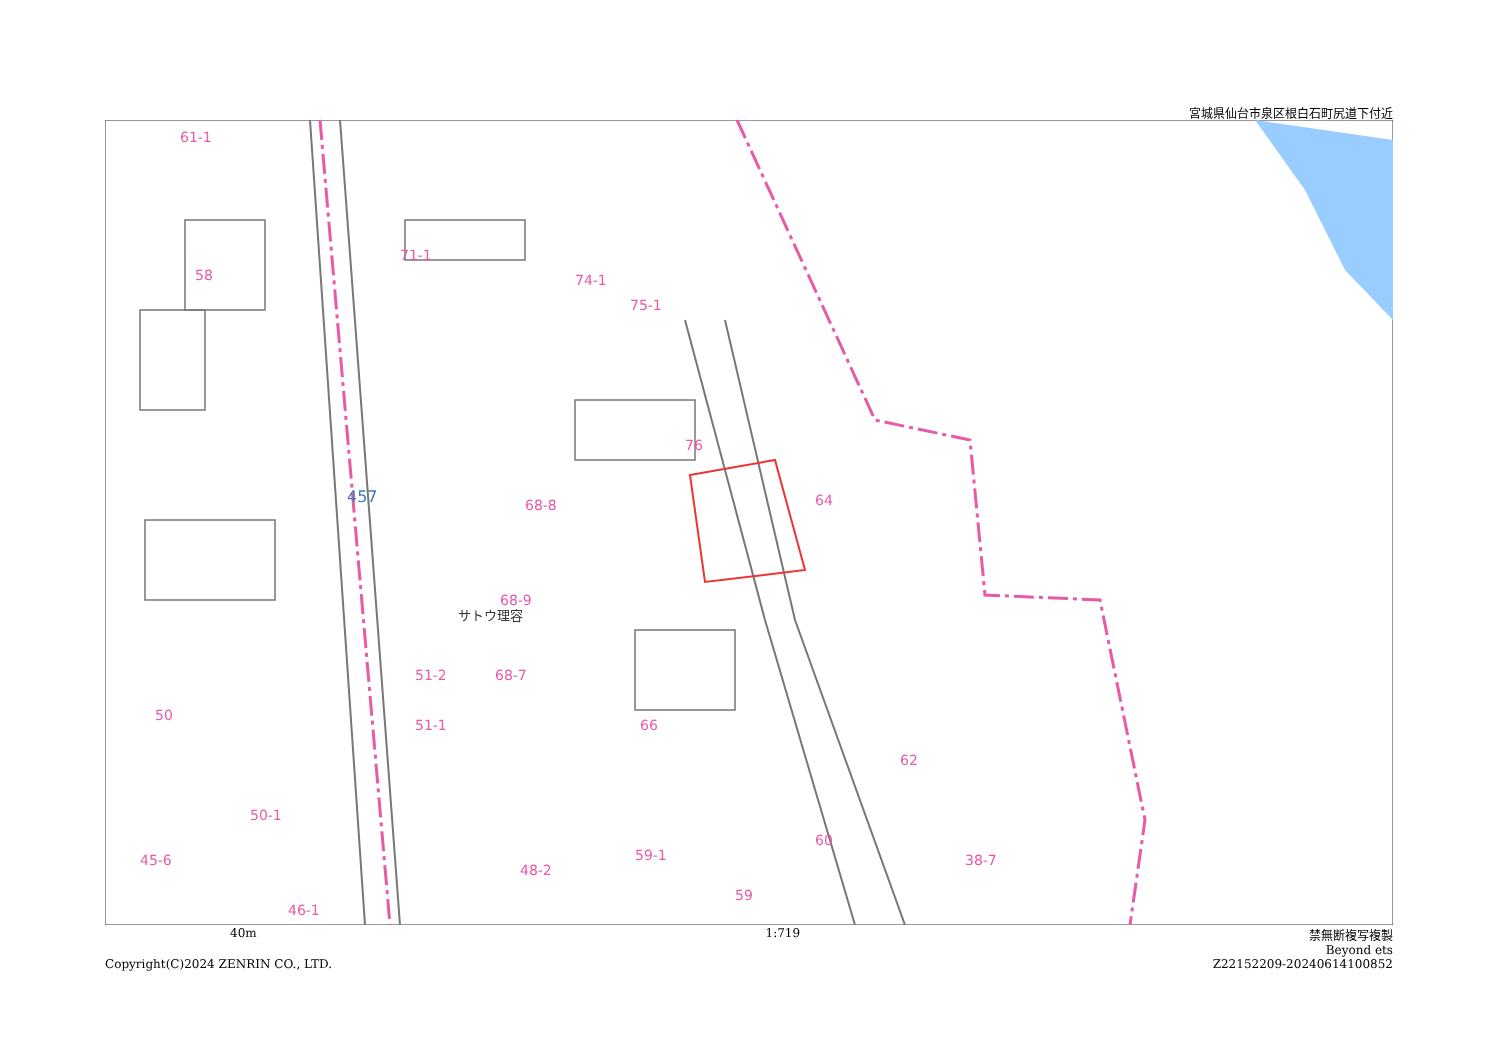宮城県仙台市泉区根白石町尻道下付近
61-1
58
71-1
74-1
75-1
76
68-8
64
68-9
51-2
68-7
50
51-1
66
62
50-1
45-6
48-2
59-1
60
38-7
59
46-1
サトウ理容
457
40m 1:719 禁無断複写複製
Beyond ets
Copyright(C)2024 ZENRIN CO., LTD. Z22152209-20240614100852